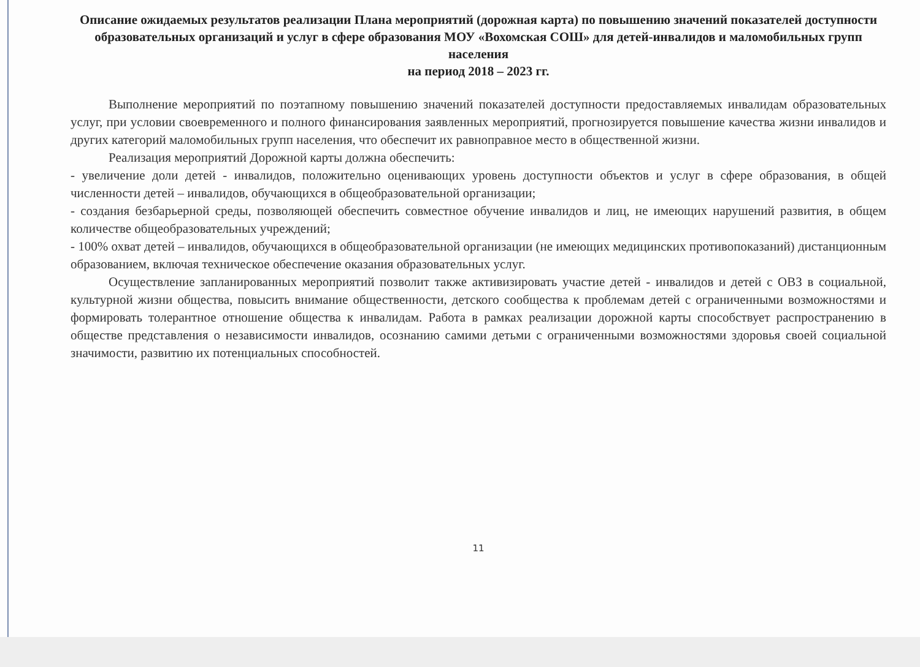Описание ожидаемых результатов реализации Плана мероприятий (дорожная карта) по повышению значений показателей доступности образовательных организаций и услуг в сфере образования МОУ «Вохомская СОШ» для детей-инвалидов и маломобильных групп населения
на период 2018 – 2023 гг.
Выполнение мероприятий по поэтапному повышению значений показателей доступности предоставляемых инвалидам образовательных услуг, при условии своевременного и полного финансирования заявленных мероприятий, прогнозируется повышение качества жизни инвалидов и других категорий маломобильных групп населения, что обеспечит их равноправное место в общественной жизни.
Реализация мероприятий Дорожной карты должна обеспечить:
- увеличение доли детей - инвалидов, положительно оценивающих уровень доступности объектов и услуг в сфере образования, в общей численности детей – инвалидов, обучающихся в общеобразовательной организации;
- создания безбарьерной среды, позволяющей обеспечить совместное обучение инвалидов и лиц, не имеющих нарушений развития, в общем количестве общеобразовательных учреждений;
- 100% охват детей – инвалидов, обучающихся в общеобразовательной организации (не имеющих медицинских противопоказаний) дистанционным образованием, включая техническое обеспечение оказания образовательных услуг.
Осуществление запланированных мероприятий позволит также активизировать участие детей - инвалидов и детей с ОВЗ в социальной, культурной жизни общества, повысить внимание общественности, детского сообщества к проблемам детей с ограниченными возможностями и формировать толерантное отношение общества к инвалидам. Работа в рамках реализации дорожной карты способствует распространению в обществе представления о независимости инвалидов, осознанию самими детьми с ограниченными возможностями здоровья своей социальной значимости, развитию их потенциальных способностей.
11